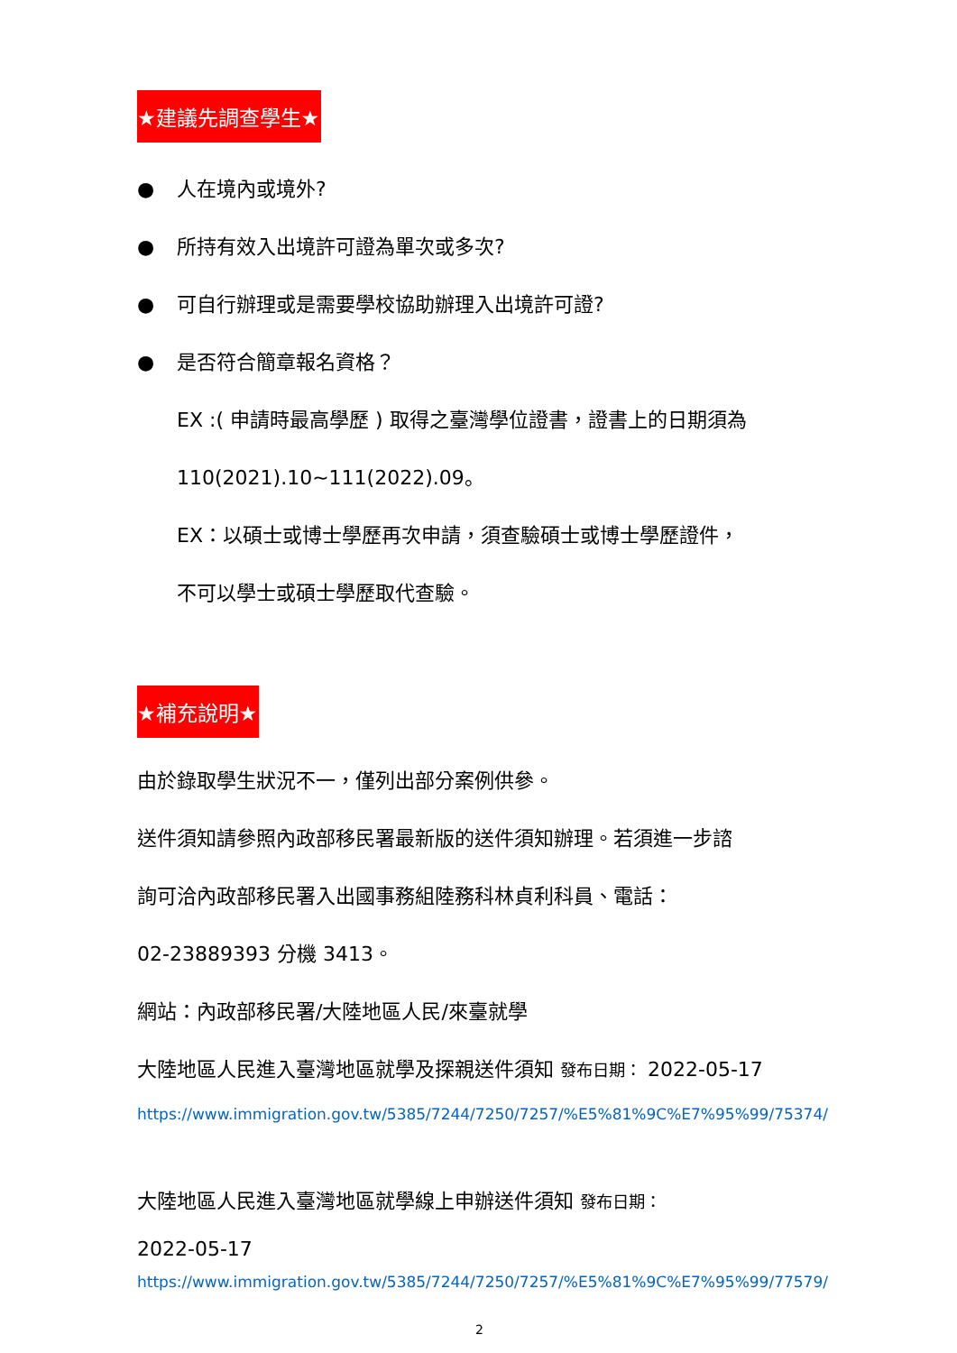★建議先調查學生★
● 人在境內或境外?
● 所持有效入出境許可證為單次或多次?
● 可自行辦理或是需要學校協助辦理入出境許可證?
● 是否符合簡章報名資格？
EX :( 申請時最高學歷 ) 取得之臺灣學位證書，證書上的日期須為
110(2021).10~111(2022).09。
EX：以碩士或博士學歷再次申請，須查驗碩士或博士學歷證件，
不可以學士或碩士學歷取代查驗。
★補充說明★
由於錄取學生狀況不一，僅列出部分案例供參。
送件須知請參照內政部移民署最新版的送件須知辦理。若須進一步諮
詢可洽內政部移民署入出國事務組陸務科林貞利科員、電話：
02-23889393 分機 3413。
網站：內政部移民署/大陸地區人民/來臺就學
大陸地區人民進入臺灣地區就學及探親送件須知 發布日期： 2022-05-17
https://www.immigration.gov.tw/5385/7244/7250/7257/%E5%81%9C%E7%95%99/75374/
大陸地區人民進入臺灣地區就學線上申辦送件須知 發布日期：
2022-05-17
https://www.immigration.gov.tw/5385/7244/7250/7257/%E5%81%9C%E7%95%99/77579/
2